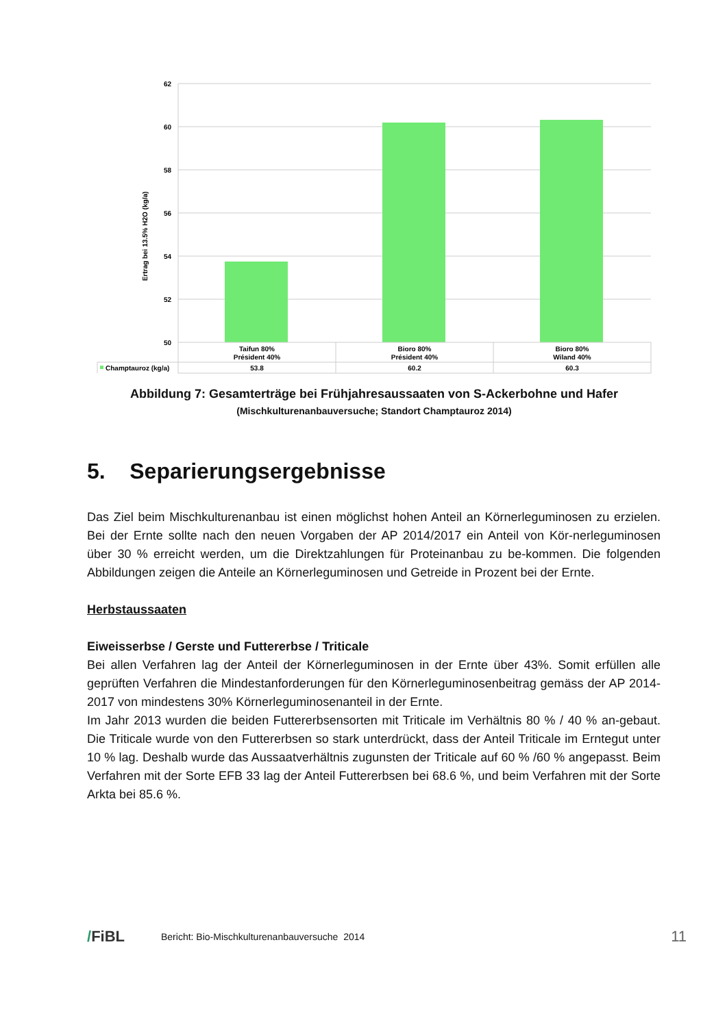62
60
58
56
54
52
50
Ertrag bei 13.5% H2O (kg/a)
Taifun 80%
Président 40%
Bioro 80%
Président 40%
Bioro 80%
Wiland 40%
Champtauroz (kg/a)
53.8
60.2
60.3
Abbildung 7: Gesamterträge bei Frühjahresaussaaten von S-Ackerbohne und Hafer
(Mischkulturenanbauversuche; Standort Champtauroz 2014)
5. Separierungsergebnisse
Das Ziel beim Mischkulturenanbau ist einen möglichst hohen Anteil an Körnerleguminosen zu erzielen. Bei der Ernte sollte nach den neuen Vorgaben der AP 2014/2017 ein Anteil von Kör-nerleguminosen über 30 % erreicht werden, um die Direktzahlungen für Proteinanbau zu be-kommen. Die folgenden Abbildungen zeigen die Anteile an Körnerleguminosen und Getreide in Prozent bei der Ernte.
Herbstaussaaten
Eiweisserbse / Gerste und Futtererbse / Triticale
Bei allen Verfahren lag der Anteil der Körnerleguminosen in der Ernte über 43%. Somit erfüllen alle geprüften Verfahren die Mindestanforderungen für den Körnerleguminosenbeitrag gemäss der AP 2014-2017 von mindestens 30% Körnerleguminosenanteil in der Ernte.
Im Jahr 2013 wurden die beiden Futtererbsensorten mit Triticale im Verhältnis 80 % / 40 % an-gebaut. Die Triticale wurde von den Futtererbsen so stark unterdrückt, dass der Anteil Triticale im Erntegut unter 10 % lag. Deshalb wurde das Aussaatverhältnis zugunsten der Triticale auf 60 % /60 % angepasst. Beim Verfahren mit der Sorte EFB 33 lag der Anteil Futtererbsen bei 68.6 %, und beim Verfahren mit der Sorte Arkta bei 85.6 %.
/FiBL Bericht: Bio-Mischkulturenanbauversuche 2014 11